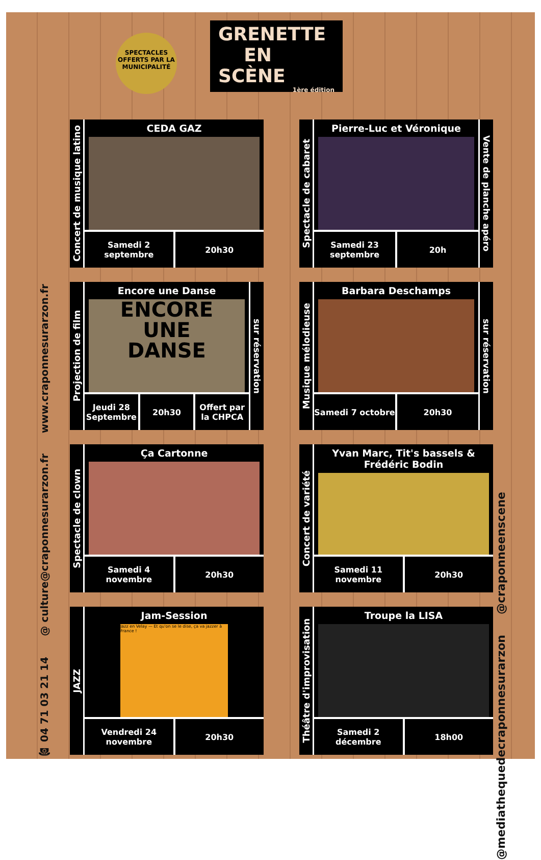SPECTACLES OFFERTS PAR LA MUNICIPALITÉ
GRENETTE
EN SCÈNE
1ère édition
Concert de musique latino
CEDA GAZ
Samedi 2 septembre 20h30
Spectacle de cabaret
Pierre-Luc et Véronique
Samedi 23 septembre 20h
Vente de planche apéro
Projection de film
Encore une Danse
ENCORE
UNE
DANSE
Jeudi 28 Septembre 20h30 Offert par la CHPCA
sur réservation
Musique mélodieuse
Barbara Deschamps
Samedi 7 octobre 20h30
sur réservation
Spectacle de clown
Ça Cartonne
Samedi 4 novembre 20h30
Concert de variété
Yvan Marc, Tit's bassels & Frédéric Bodin
Samedi 11 novembre 20h30
JAZZ
Jam-Session
Jazz en Velay — Et qu'on se le dise, ça va jazzer à France !
Vendredi 24 novembre 20h30
Théâtre d'improvisation
Troupe la LISA
Samedi 2 décembre 18h00
☎ 04 71 03 21 14
@ culture@craponnesurarzon.fr
www.craponnesurarzon.fr
@mediathequedecraponnesurarzon
@craponneenscene